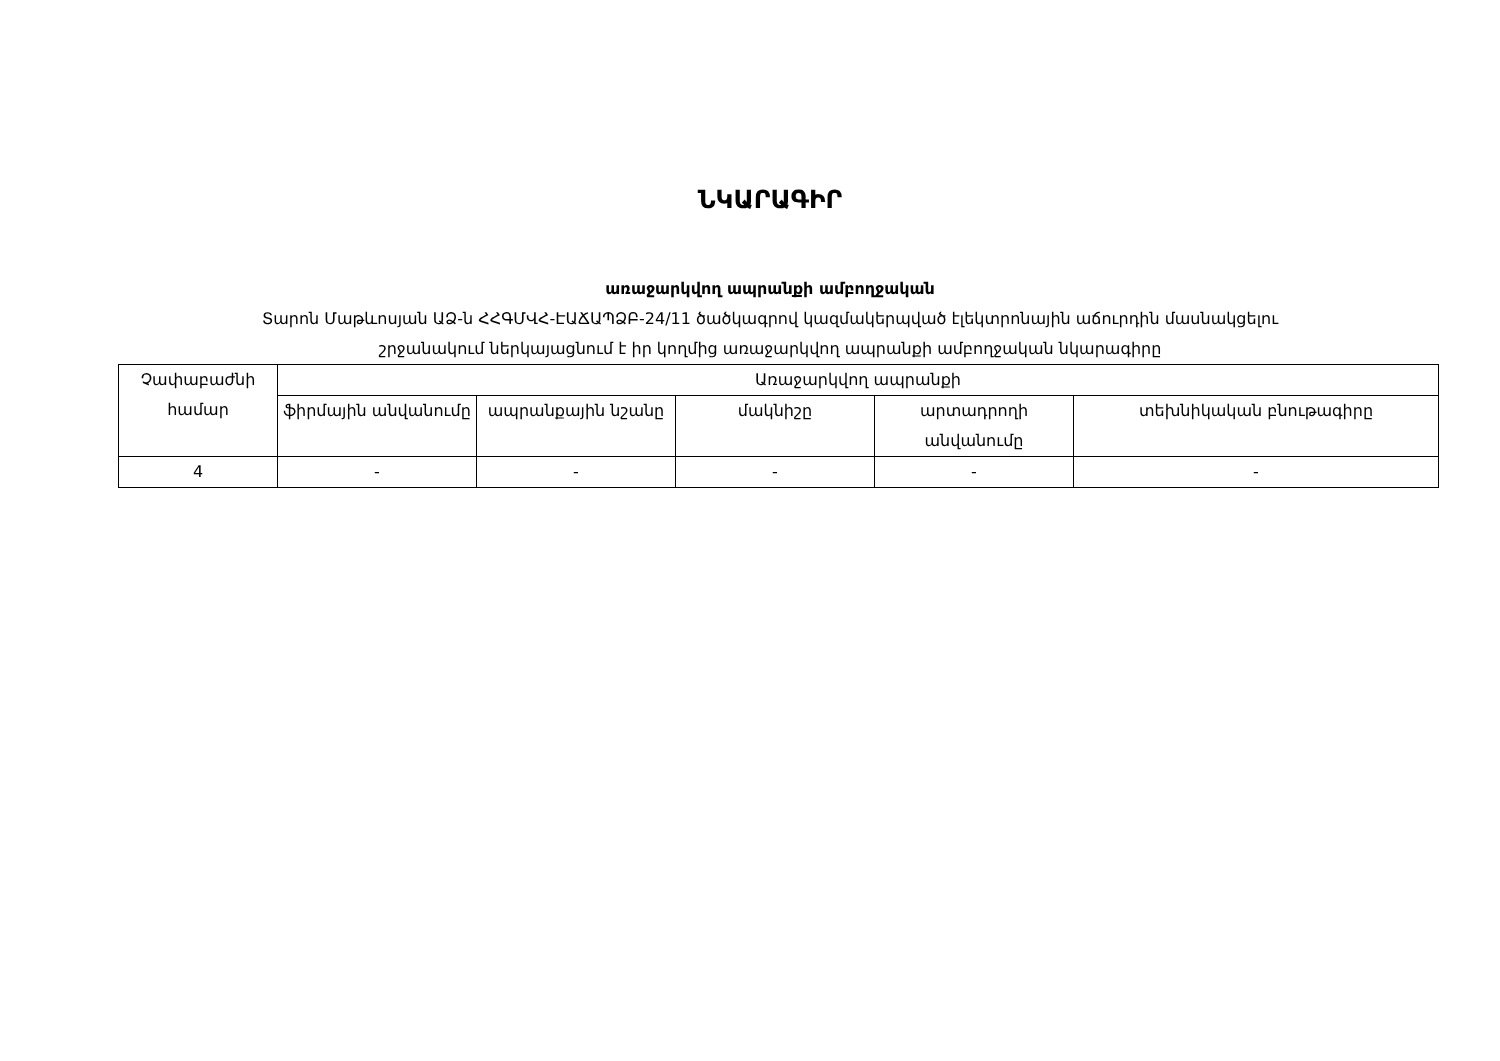ՆԿԱՐԱԳԻՐ
առաջարկվող ապրանքի ամբողջական
Տարոն Մաթևոսյան ԱՁ-ն ՀՀԳՄՎՀ-ԷԱՃԱՊՁԲ-24/11 ծածկագրով կազմակերպված էլեկտրոնային աճուրդին մասնակցելու
շրջանակում ներկայացնում է իր կողմից առաջարկվող ապրանքի ամբողջական նկարագիրը
| Չափաբաժնի համար | Առաջարկվող ապրանքի | | | | |
| --- | --- | --- | --- | --- | --- |
| | ֆիրմային անվանումը | ապրանքային նշանը | մակնիշը | արտադրողի անվանումը | տեխնիկական բնութագիրը |
| 4 | - | - | - | - | - |